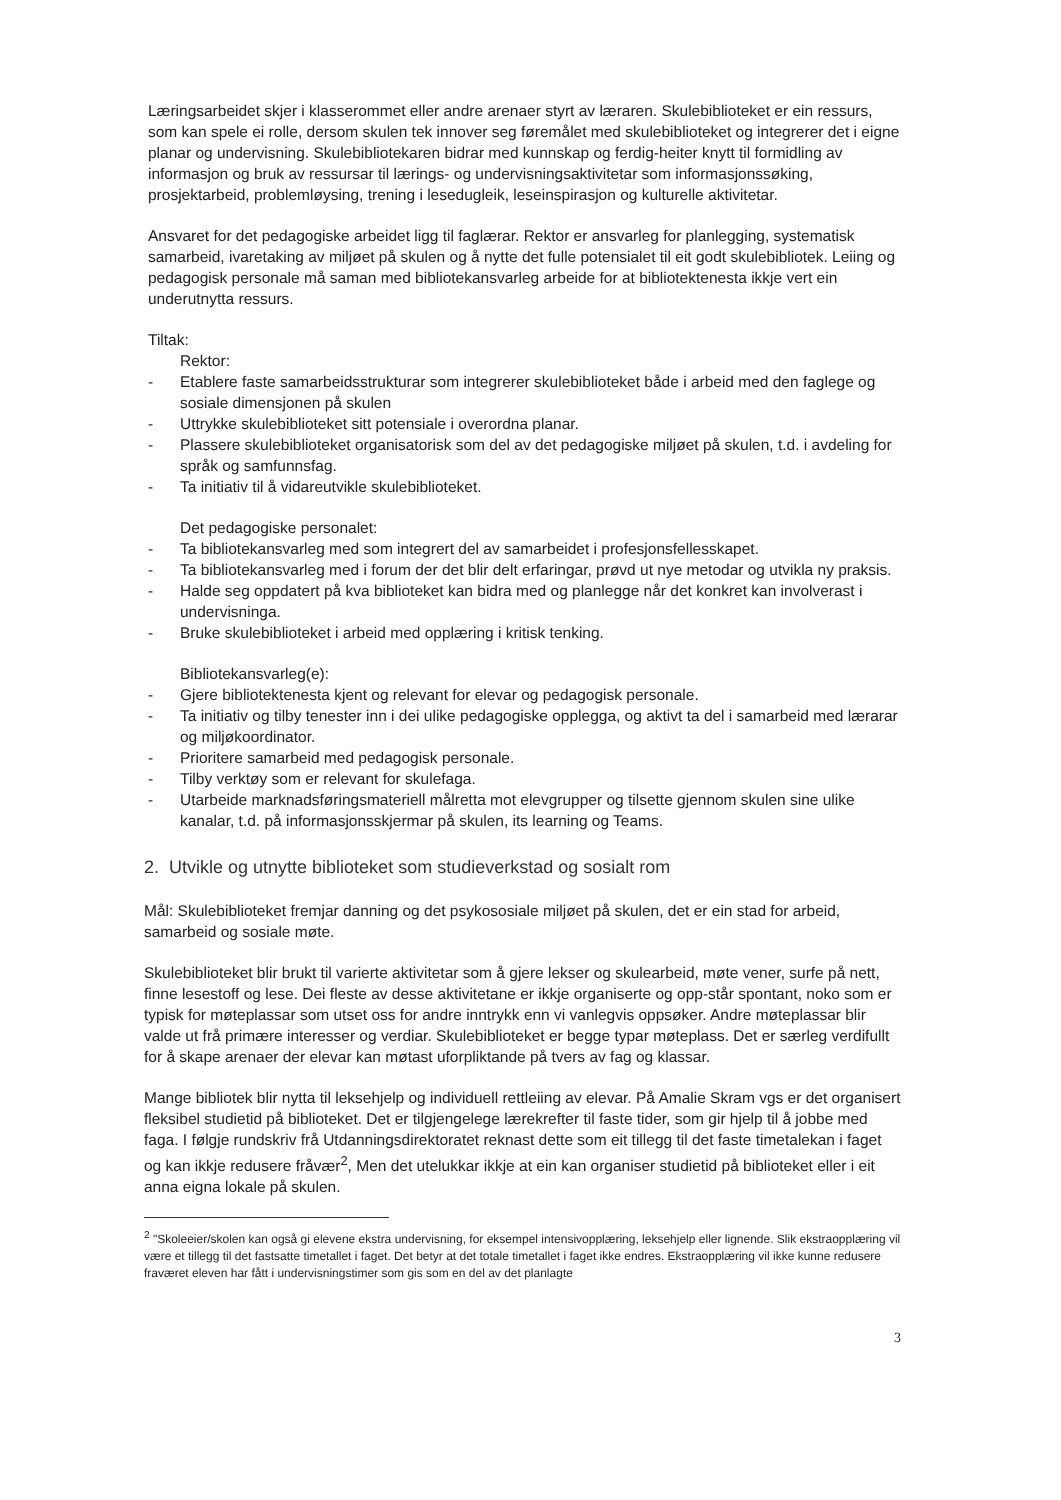Læringsarbeidet skjer i klasserommet eller andre arenaer styrt av læraren. Skulebiblioteket er ein ressurs, som kan spele ei rolle, dersom skulen tek innover seg føremålet med skulebiblioteket og integrerer det i eigne planar og undervisning. Skulebibliotekaren bidrar med kunnskap og ferdig-heiter knytt til formidling av informasjon og bruk av ressursar til lærings- og undervisningsaktivitetar som informasjonssøking, prosjektarbeid, problemløysing, trening i lesedugleik, leseinspirasjon og kulturelle aktivitetar.
Ansvaret for det pedagogiske arbeidet ligg til faglærar. Rektor er ansvarleg for planlegging, systematisk samarbeid, ivaretaking av miljøet på skulen og å nytte det fulle potensialet til eit godt skulebibliotek. Leiing og pedagogisk personale må saman med bibliotekansvarleg arbeide for at bibliotektenesta ikkje vert ein underutnytta ressurs.
Tiltak:
Rektor:
- Etablere faste samarbeidsstrukturar som integrerer skulebiblioteket både i arbeid med den faglege og sosiale dimensjonen på skulen
- Uttrykke skulebiblioteket sitt potensiale i overordna planar.
- Plassere skulebiblioteket organisatorisk som del av det pedagogiske miljøet på skulen, t.d. i avdeling for språk og samfunnsfag.
- Ta initiativ til å vidareutvikle skulebiblioteket.
Det pedagogiske personalet:
- Ta bibliotekansvarleg med som integrert del av samarbeidet i profesjonsfellesskapet.
- Ta bibliotekansvarleg med i forum der det blir delt erfaringar, prøvd ut nye metodar og utvikla ny praksis.
- Halde seg oppdatert på kva biblioteket kan bidra med og planlegge når det konkret kan involverast i undervisninga.
- Bruke skulebiblioteket i arbeid med opplæring i kritisk tenking.
Bibliotekansvarleg(e):
- Gjere bibliotektenesta kjent og relevant for elevar og pedagogisk personale.
- Ta initiativ og tilby tenester inn i dei ulike pedagogiske opplegga, og aktivt ta del i samarbeid med lærarar og miljøkoordinator.
- Prioritere samarbeid med pedagogisk personale.
- Tilby verktøy som er relevant for skulefaga.
- Utarbeide marknadsføringsmateriell målretta mot elevgrupper og tilsette gjennom skulen sine ulike kanalar, t.d. på informasjonsskjermar på skulen, its learning og Teams.
2. Utvikle og utnytte biblioteket som studieverkstad og sosialt rom
Mål: Skulebiblioteket fremjar danning og det psykososiale miljøet på skulen, det er ein stad for arbeid, samarbeid og sosiale møte.
Skulebiblioteket blir brukt til varierte aktivitetar som å gjere lekser og skulearbeid, møte vener, surfe på nett, finne lesestoff og lese. Dei fleste av desse aktivitetane er ikkje organiserte og opp-står spontant, noko som er typisk for møteplassar som utset oss for andre inntrykk enn vi vanlegvis oppsøker. Andre møteplassar blir valde ut frå primære interesser og verdiar. Skulebiblioteket er begge typar møteplass. Det er særleg verdifullt for å skape arenaer der elevar kan møtast uforpliktande på tvers av fag og klassar.
Mange bibliotek blir nytta til leksehjelp og individuell rettleiing av elevar. På Amalie Skram vgs er det organisert fleksibel studietid på biblioteket. Det er tilgjengelege lærekrefter til faste tider, som gir hjelp til å jobbe med faga. I følgje rundskriv frå Utdanningsdirektoratet reknast dette som eit tillegg til det faste timetalekan i faget og kan ikkje redusere fråvær<sup>2</sup>, Men det utelukkar ikkje at ein kan organiser studietid på biblioteket eller i eit anna eigna lokale på skulen.
<sup>2</sup> "Skoleeier/skolen kan også gi elevene ekstra undervisning, for eksempel intensivopplæring, leksehjelp eller lignende. Slik ekstraopplæring vil være et tillegg til det fastsatte timetallet i faget. Det betyr at det totale timetallet i faget ikke endres. Ekstraopplæring vil ikke kunne redusere fraværet eleven har fått i undervisningstimer som gis som en del av det planlagte
3